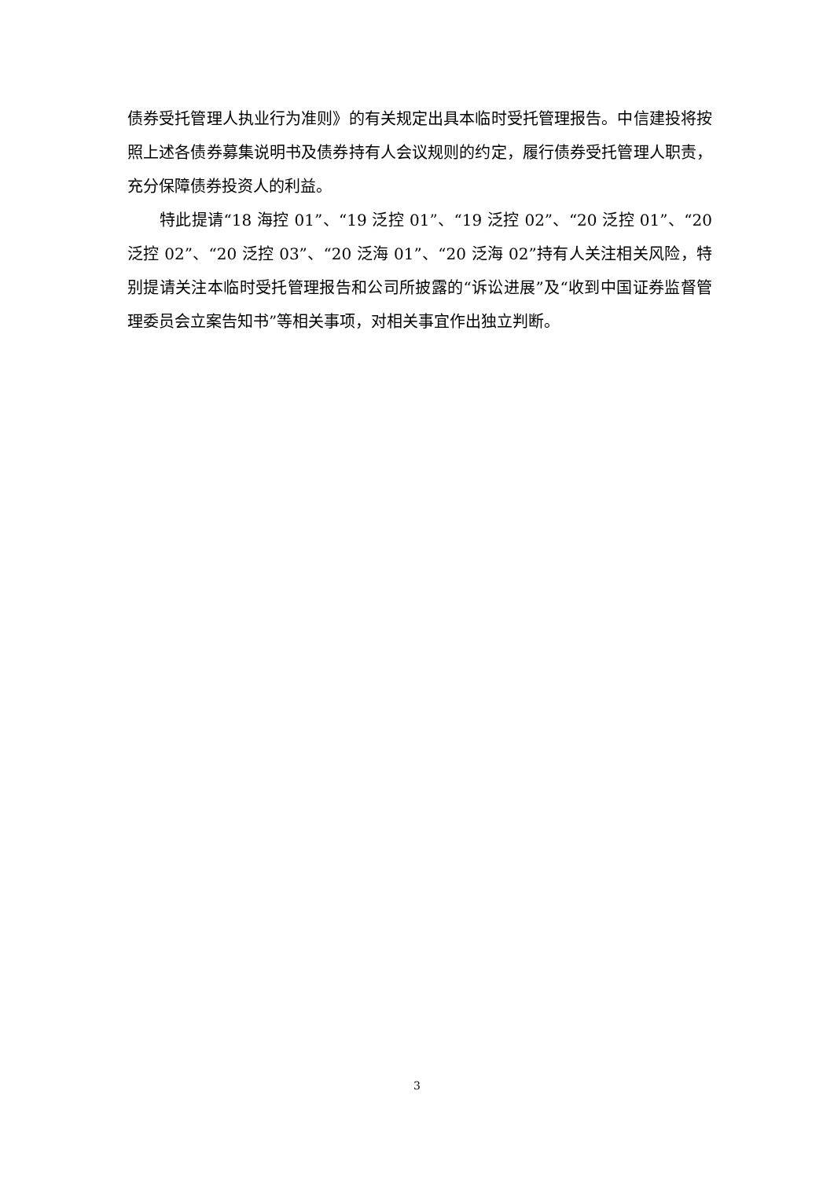债券受托管理人执业行为准则》的有关规定出具本临时受托管理报告。中信建投将按照上述各债券募集说明书及债券持有人会议规则的约定，履行债券受托管理人职责，充分保障债券投资人的利益。
特此提请“18 海控 01”、“19 泛控 01”、“19 泛控 02”、“20 泛控 01”、“20 泛控 02”、“20 泛控 03”、“20 泛海 01”、“20 泛海 02”持有人关注相关风险，特别提请关注本临时受托管理报告和公司所披露的“诉讼进展”及“收到中国证券监督管理委员会立案告知书”等相关事项，对相关事宜作出独立判断。
3